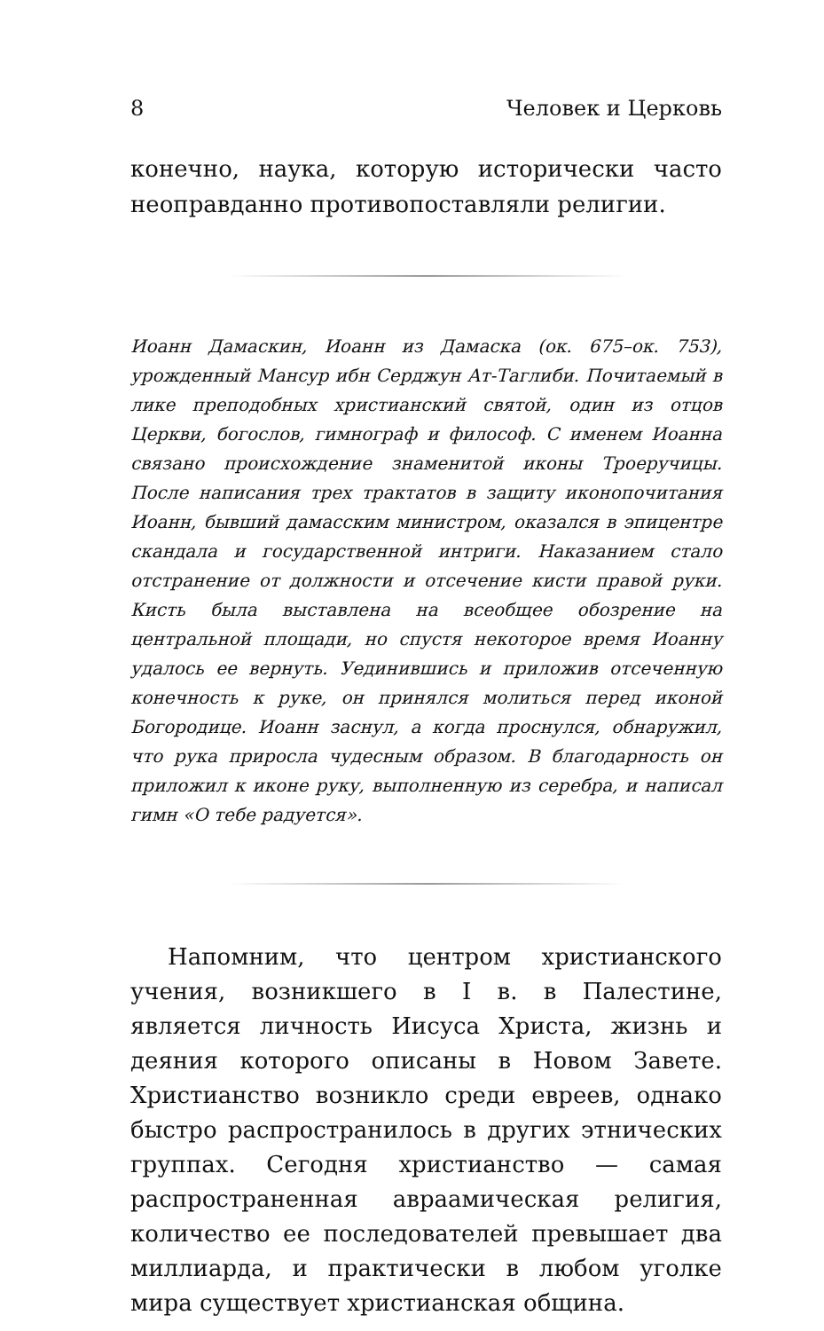8 Человек и Церковь
конечно, наука, которую исторически часто неоправданно противопоставляли религии.
Иоанн Дамаскин, Иоанн из Дамаска (ок. 675–ок. 753), урожденный Мансур ибн Серджун Ат-Таглиби. Почитаемый в лике преподобных христианский святой, один из отцов Церкви, богослов, гимнограф и философ. С именем Иоанна связано происхождение знаменитой иконы Троеручицы. После написания трех трактатов в защиту иконопочитания Иоанн, бывший дамасским министром, оказался в эпицентре скандала и государственной интриги. Наказанием стало отстранение от должности и отсечение кисти правой руки. Кисть была выставлена на всеобщее обозрение на центральной площади, но спустя некоторое время Иоанну удалось ее вернуть. Уединившись и приложив отсеченную конечность к руке, он принялся молиться перед иконой Богородице. Иоанн заснул, а когда проснулся, обнаружил, что рука приросла чудесным образом. В благодарность он приложил к иконе руку, выполненную из серебра, и написал гимн «О тебе радуется».
Напомним, что центром христианского учения, возникшего в I в. в Палестине, является личность Иисуса Христа, жизнь и деяния которого описаны в Новом Завете. Христианство возникло среди евреев, однако быстро распространилось в других этнических группах. Сегодня христианство — самая распространенная авраамическая религия, количество ее последователей превышает два миллиарда, и практически в любом уголке мира существует христианская община.